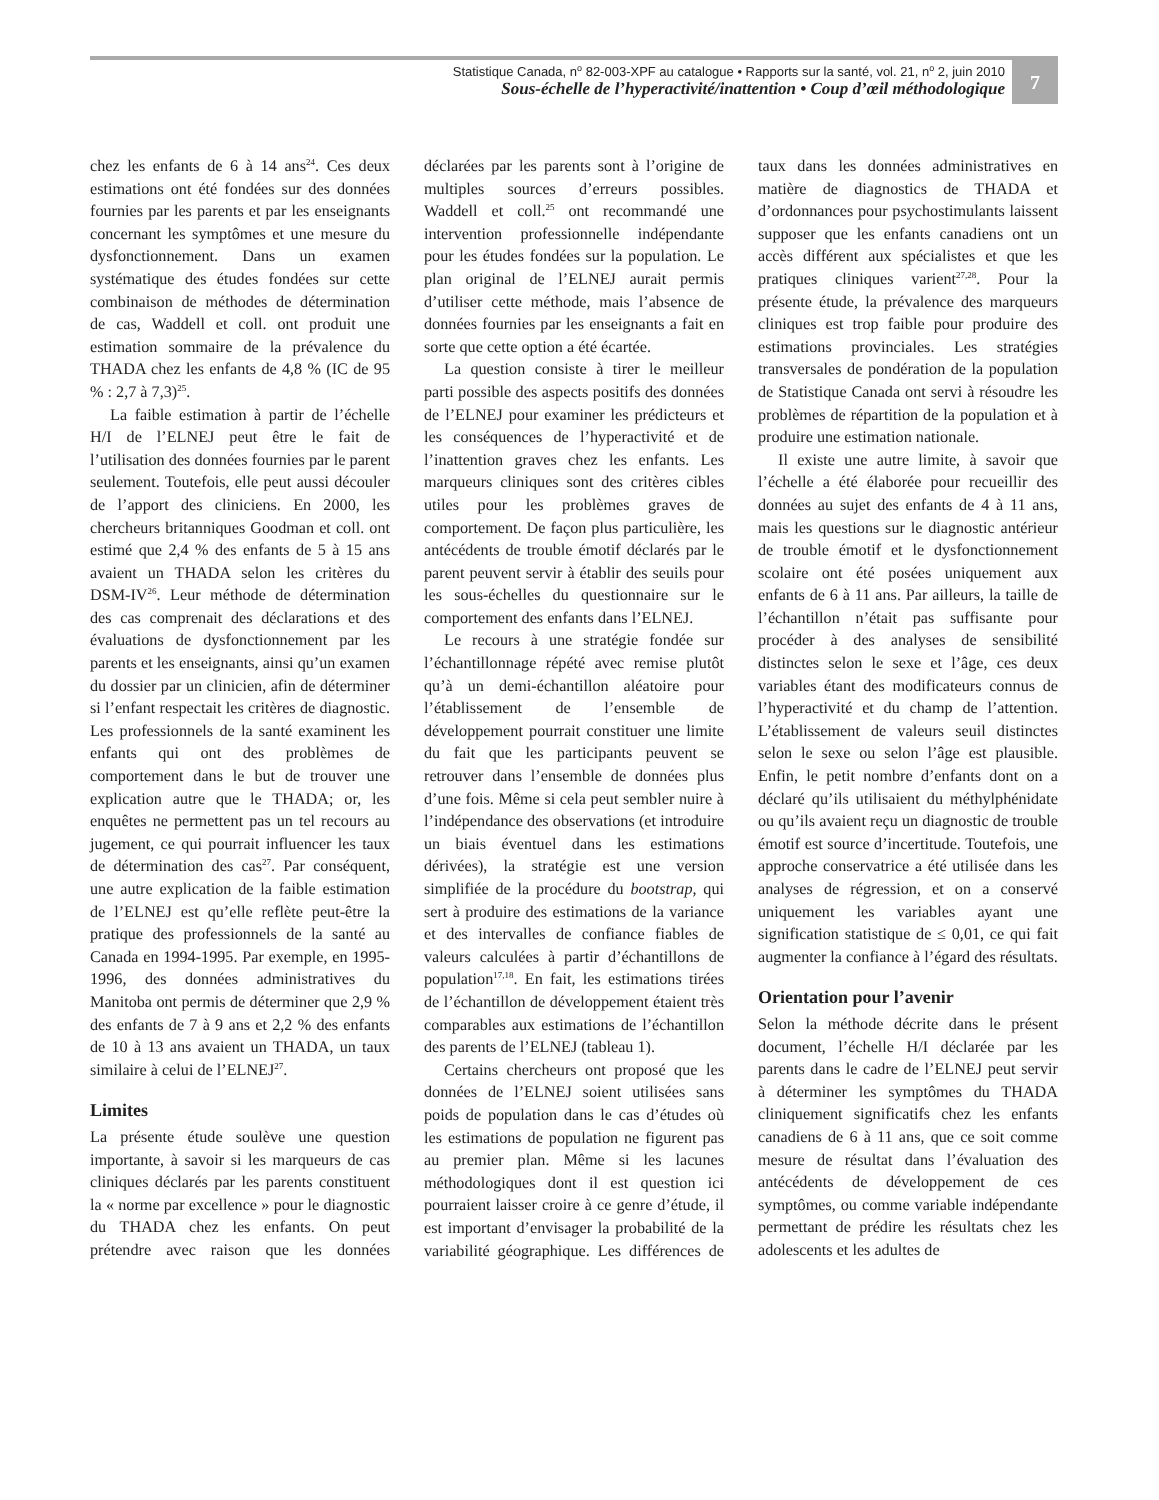Statistique Canada, n<sup>o</sup> 82-003-XPF au catalogue • Rapports sur la santé, vol. 21, n<sup>o</sup> 2, juin 2010
Sous-échelle de l’hyperactivité/inattention • Coup d’œil méthodologique
7
chez les enfants de 6 à 14 ans<sup>24</sup>. Ces deux estimations ont été fondées sur des données fournies par les parents et par les enseignants concernant les symptômes et une mesure du dysfonctionnement. Dans un examen systématique des études fondées sur cette combinaison de méthodes de détermination de cas, Waddell et coll. ont produit une estimation sommaire de la prévalence du THADA chez les enfants de 4,8 % (IC de 95 % : 2,7 à 7,3)<sup>25</sup>.
La faible estimation à partir de l’échelle H/I de l’ELNEJ peut être le fait de l’utilisation des données fournies par le parent seulement. Toutefois, elle peut aussi découler de l’apport des cliniciens. En 2000, les chercheurs britanniques Goodman et coll. ont estimé que 2,4 % des enfants de 5 à 15 ans avaient un THADA selon les critères du DSM-IV<sup>26</sup>. Leur méthode de détermination des cas comprenait des déclarations et des évaluations de dysfonctionnement par les parents et les enseignants, ainsi qu’un examen du dossier par un clinicien, afin de déterminer si l’enfant respectait les critères de diagnostic. Les professionnels de la santé examinent les enfants qui ont des problèmes de comportement dans le but de trouver une explication autre que le THADA; or, les enquêtes ne permettent pas un tel recours au jugement, ce qui pourrait influencer les taux de détermination des cas<sup>27</sup>. Par conséquent, une autre explication de la faible estimation de l’ELNEJ est qu’elle reflète peut-être la pratique des professionnels de la santé au Canada en 1994-1995. Par exemple, en 1995-1996, des données administratives du Manitoba ont permis de déterminer que 2,9 % des enfants de 7 à 9 ans et 2,2 % des enfants de 10 à 13 ans avaient un THADA, un taux similaire à celui de l’ELNEJ<sup>27</sup>.
Limites
La présente étude soulève une question importante, à savoir si les marqueurs de cas cliniques déclarés par les parents constituent la « norme par excellence » pour le diagnostic du THADA chez les enfants. On peut prétendre avec raison que les données déclarées par les parents sont à l’origine de multiples sources d’erreurs possibles. Waddell et coll.<sup>25</sup> ont recommandé une intervention professionnelle indépendante pour les études fondées sur la population. Le plan original de l’ELNEJ aurait permis d’utiliser cette méthode, mais l’absence de données fournies par les enseignants a fait en sorte que cette option a été écartée.
La question consiste à tirer le meilleur parti possible des aspects positifs des données de l’ELNEJ pour examiner les prédicteurs et les conséquences de l’hyperactivité et de l’inattention graves chez les enfants. Les marqueurs cliniques sont des critères cibles utiles pour les problèmes graves de comportement. De façon plus particulière, les antécédents de trouble émotif déclarés par le parent peuvent servir à établir des seuils pour les sous-échelles du questionnaire sur le comportement des enfants dans l’ELNEJ.
Le recours à une stratégie fondée sur l’échantillonnage répété avec remise plutôt qu’à un demi-échantillon aléatoire pour l’établissement de l’ensemble de développement pourrait constituer une limite du fait que les participants peuvent se retrouver dans l’ensemble de données plus d’une fois. Même si cela peut sembler nuire à l’indépendance des observations (et introduire un biais éventuel dans les estimations dérivées), la stratégie est une version simplifiée de la procédure du bootstrap, qui sert à produire des estimations de la variance et des intervalles de confiance fiables de valeurs calculées à partir d’échantillons de population<sup>17,18</sup>. En fait, les estimations tirées de l’échantillon de développement étaient très comparables aux estimations de l’échantillon des parents de l’ELNEJ (tableau 1).
Certains chercheurs ont proposé que les données de l’ELNEJ soient utilisées sans poids de population dans le cas d’études où les estimations de population ne figurent pas au premier plan. Même si les lacunes méthodologiques dont il est question ici pourraient laisser croire à ce genre d’étude, il est important d’envisager la probabilité de la variabilité géographique. Les différences de taux dans les données administratives en matière de diagnostics de THADA et d’ordonnances pour psychostimulants laissent supposer que les enfants canadiens ont un accès différent aux spécialistes et que les pratiques cliniques varient<sup>27,28</sup>. Pour la présente étude, la prévalence des marqueurs cliniques est trop faible pour produire des estimations provinciales. Les stratégies transversales de pondération de la population de Statistique Canada ont servi à résoudre les problèmes de répartition de la population et à produire une estimation nationale.
Il existe une autre limite, à savoir que l’échelle a été élaborée pour recueillir des données au sujet des enfants de 4 à 11 ans, mais les questions sur le diagnostic antérieur de trouble émotif et le dysfonctionnement scolaire ont été posées uniquement aux enfants de 6 à 11 ans. Par ailleurs, la taille de l’échantillon n’était pas suffisante pour procéder à des analyses de sensibilité distinctes selon le sexe et l’âge, ces deux variables étant des modificateurs connus de l’hyperactivité et du champ de l’attention. L’établissement de valeurs seuil distinctes selon le sexe ou selon l’âge est plausible. Enfin, le petit nombre d’enfants dont on a déclaré qu’ils utilisaient du méthylphénidate ou qu’ils avaient reçu un diagnostic de trouble émotif est source d’incertitude. Toutefois, une approche conservatrice a été utilisée dans les analyses de régression, et on a conservé uniquement les variables ayant une signification statistique de ≤ 0,01, ce qui fait augmenter la confiance à l’égard des résultats.
Orientation pour l’avenir
Selon la méthode décrite dans le présent document, l’échelle H/I déclarée par les parents dans le cadre de l’ELNEJ peut servir à déterminer les symptômes du THADA cliniquement significatifs chez les enfants canadiens de 6 à 11 ans, que ce soit comme mesure de résultat dans l’évaluation des antécédents de développement de ces symptômes, ou comme variable indépendante permettant de prédire les résultats chez les adolescents et les adultes de